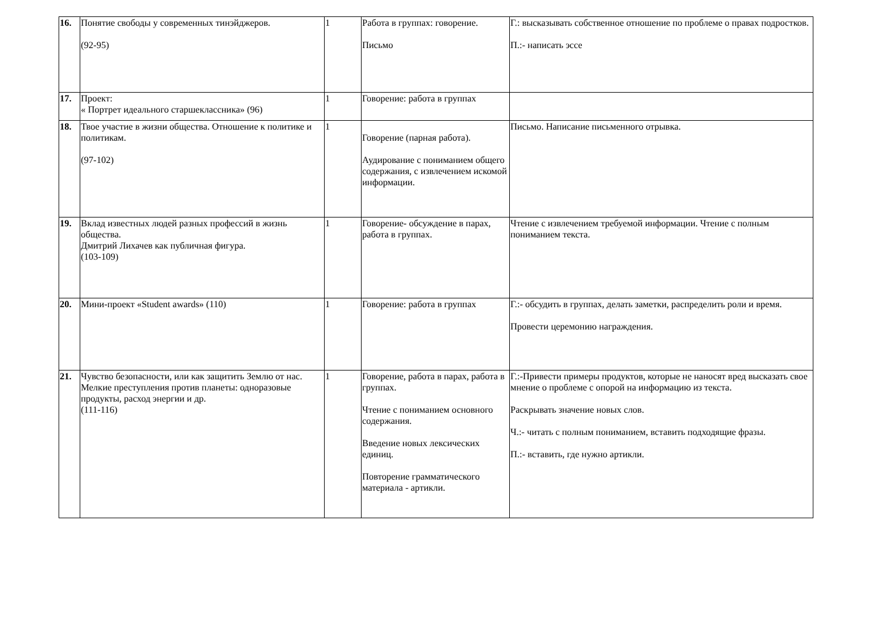| 16. | Понятие свободы у современных тинэйджеров. (92-95) | 1 | Работа в группах: говорение. Письмо | Г.: высказывать собственное отношение по проблеме о правах подростков. П.:- написать эссе |
| 17. | Проект: « Портрет идеального старшеклассника» (96) | 1 | Говорение: работа в группах | |
| 18. | Твое участие в жизни общества. Отношение к политике и политикам. (97-102) | 1 | Говорение (парная работа). Аудирование с пониманием общего содержания, с извлечением искомой информации. | Письмо. Написание письменного отрывка. |
| 19. | Вклад известных людей разных профессий в жизнь общества. Дмитрий Лихачев как публичная фигура. (103-109) | 1 | Говорение- обсуждение в парах, работа в группах. | Чтение с извлечением требуемой информации. Чтение с полным пониманием текста. |
| 20. | Мини-проект «Student awards» (110) | 1 | Говорение: работа в группах | Г.:- обсудить в группах, делать заметки, распределить роли и время. Провести церемонию награждения. |
| 21. | Чувство безопасности, или как защитить Землю от нас. Мелкие преступления против планеты: одноразовые продукты, расход энергии и др. (111-116) | 1 | Говорение, работа в парах, работа в группах. Чтение с пониманием основного содержания. Введение новых лексических единиц. Повторение грамматического материала - артикли. | Г.:-Привести примеры продуктов, которые не наносят вред высказать свое мнение о проблеме с опорой на информацию из текста. Раскрывать значение новых слов. Ч.:- читать с полным пониманием, вставить подходящие фразы. П.:- вставить, где нужно артикли. |